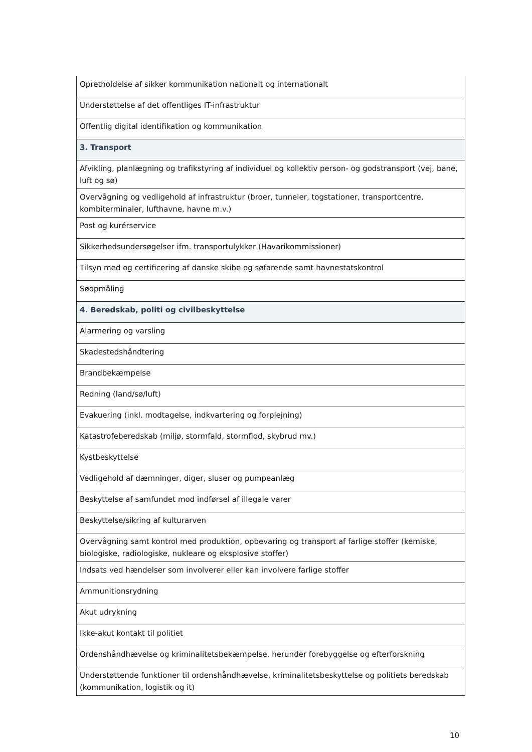| Opretholdelse af sikker kommunikation nationalt og internationalt |
| Understøttelse af det offentliges IT-infrastruktur |
| Offentlig digital identifikation og kommunikation |
| 3. Transport |
| Afvikling, planlægning og trafikstyring af individuel og kollektiv person- og godstransport (vej, bane, luft og sø) |
| Overvågning og vedligehold af infrastruktur (broer, tunneler, togstationer, transportcentre, kombiterminaler, lufthavne, havne m.v.) |
| Post og kurérservice |
| Sikkerhedsundersøgelser ifm. transportulykker (Havarikommissioner) |
| Tilsyn med og certificering af danske skibe og søfarende samt havnestatskontrol |
| Søopmåling |
| 4. Beredskab, politi og civilbeskyttelse |
| Alarmering og varsling |
| Skadestedshåndtering |
| Brandbekæmpelse |
| Redning (land/sø/luft) |
| Evakuering (inkl. modtagelse, indkvartering og forplejning) |
| Katastrofeberedskab (miljø, stormfald, stormflod, skybrud mv.) |
| Kystbeskyttelse |
| Vedligehold af dæmninger, diger, sluser og pumpeanlæg |
| Beskyttelse af samfundet mod indførsel af illegale varer |
| Beskyttelse/sikring af kulturarven |
| Overvågning samt kontrol med produktion, opbevaring og transport af farlige stoffer (kemiske, biologiske, radiologiske, nukleare og eksplosive stoffer) |
| Indsats ved hændelser som involverer eller kan involvere farlige stoffer |
| Ammunitionsrydning |
| Akut udrykning |
| Ikke-akut kontakt til politiet |
| Ordenshåndhævelse og kriminalitetsbekæmpelse, herunder forebyggelse og efterforskning |
| Understøttende funktioner til ordenshåndhævelse, kriminalitetsbeskyttelse og politiets beredskab (kommunikation, logistik og it) |
10